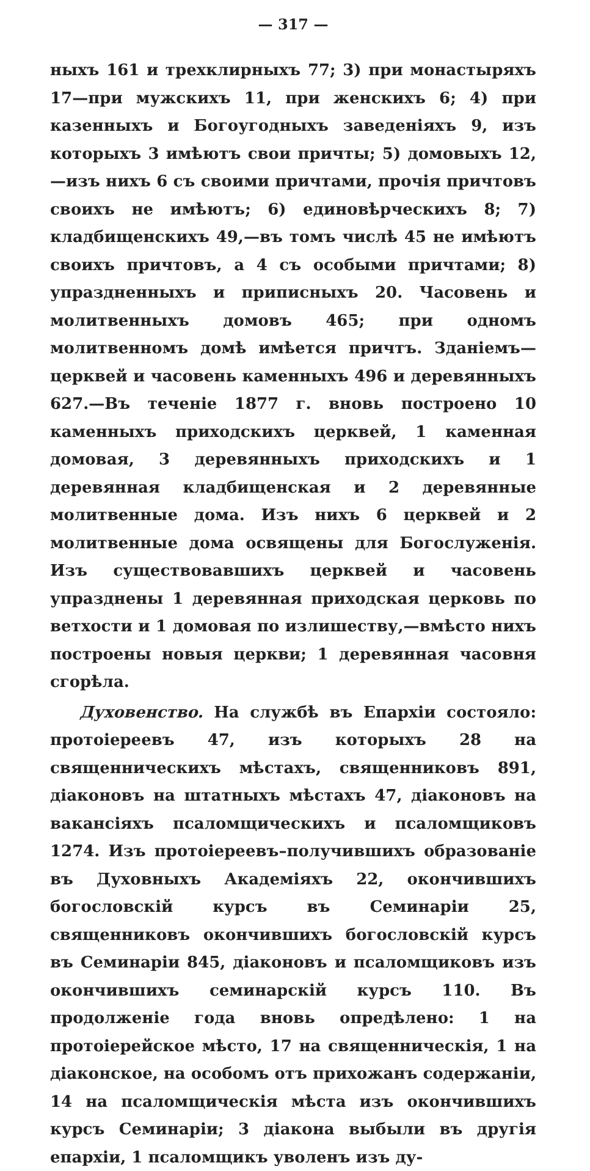— 317 —
ныхъ 161 и трехклирныхъ 77; 3) при монастыряхъ 17—при мужскихъ 11, при женскихъ 6; 4) при казенныхъ и Богоугодныхъ заведеніяхъ 9, изъ которыхъ 3 имѣютъ свои причты; 5) домовыхъ 12,—изъ нихъ 6 съ своими причтами, прочія причтовъ своихъ не имѣютъ; 6) единовѣрческихъ 8; 7) кладбищенскихъ 49,—въ томъ числѣ 45 не имѣютъ своихъ причтовъ, а 4 съ особыми причтами; 8) упраздненныхъ и приписныхъ 20. Часовень и молитвенныхъ домовъ 465; при одномъ молитвенномъ домѣ имѣется причтъ. Зданіемъ—церквей и часовень каменныхъ 496 и деревянныхъ 627.—Въ теченіе 1877 г. вновь построено 10 каменныхъ приходскихъ церквей, 1 каменная домовая, 3 деревянныхъ приходскихъ и 1 деревянная кладбищенская и 2 деревянные молитвенные дома. Изъ нихъ 6 церквей и 2 молитвенные дома освящены для Богослуженія. Изъ существовавшихъ церквей и часовень упразднены 1 деревянная приходская церковь по ветхости и 1 домовая по излишеству,—вмѣсто нихъ построены новыя церкви; 1 деревянная часовня сгорѣла.
Духовенство. На службѣ въ Епархіи состояло: протоіереевъ 47, изъ которыхъ 28 на священническихъ мѣстахъ, священниковъ 891, діаконовъ на штатныхъ мѣстахъ 47, діаконовъ на вакансіяхъ псаломщическихъ и псаломщиковъ 1274. Изъ протоіереевъ–получившихъ образованіе въ Духовныхъ Академіяхъ 22, окончившихъ богословскій курсъ въ Семинаріи 25, священниковъ окончившихъ богословскій курсъ въ Семинаріи 845, діаконовъ и псаломщиковъ изъ окончившихъ семинарскій курсъ 110. Въ продолженіе года вновь опредѣлено: 1 на протоіерейское мѣсто, 17 на священническія, 1 на діаконское, на особомъ отъ прихожанъ содержаніи, 14 на псаломщическія мѣста изъ окончившихъ курсъ Семинаріи; 3 діакона выбыли въ другія епархіи, 1 псаломщикъ уволенъ изъ ду-